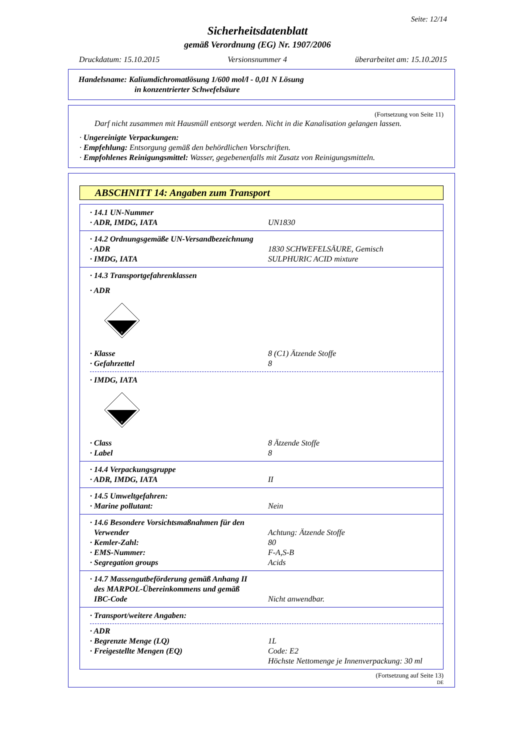Seite: 12/14
Sicherheitsdatenblatt
gemäß Verordnung (EG) Nr. 1907/2006
Druckdatum: 15.10.2015 Versionsnummer 4 überarbeitet am: 15.10.2015
Handelsname: Kaliumdichromatlösung 1/600 mol/l - 0,01 N Lösung
in konzentrierter Schwefelsäure
(Fortsetzung von Seite 11)
Darf nicht zusammen mit Hausmüll entsorgt werden. Nicht in die Kanalisation gelangen lassen.
· Ungereinigte Verpackungen:
· Empfehlung: Entsorgung gemäß den behördlichen Vorschriften.
· Empfohlenes Reinigungsmittel: Wasser, gegebenenfalls mit Zusatz von Reinigungsmitteln.
ABSCHNITT 14: Angaben zum Transport
· 14.1 UN-Nummer
· ADR, IMDG, IATA UN1830
· 14.2 Ordnungsgemäße UN-Versandbezeichnung
· ADR 1830 SCHWEFELSÄURE, Gemisch
· IMDG, IATA SULPHURIC ACID mixture
· 14.3 Transportgefahrenklassen
· ADR
8
· Klasse 8 (C1) Ätzende Stoffe
· Gefahrzettel 8
· IMDG, IATA
8
· Class 8 Ätzende Stoffe
· Label 8
· 14.4 Verpackungsgruppe
· ADR, IMDG, IATA II
· 14.5 Umweltgefahren:
· Marine pollutant: Nein
· 14.6 Besondere Vorsichtsmaßnahmen für den
Verwender Achtung: Ätzende Stoffe
· Kemler-Zahl: 80
· EMS-Nummer: F-A,S-B
· Segregation groups Acids
· 14.7 Massengutbeförderung gemäß Anhang II
des MARPOL-Übereinkommens und gemäß
IBC-Code Nicht anwendbar.
· Transport/weitere Angaben:
· ADR
· Begrenzte Menge (LQ) 1L
· Freigestellte Mengen (EQ) Code: E2
Höchste Nettomenge je Innenverpackung: 30 ml
(Fortsetzung auf Seite 13)
DE